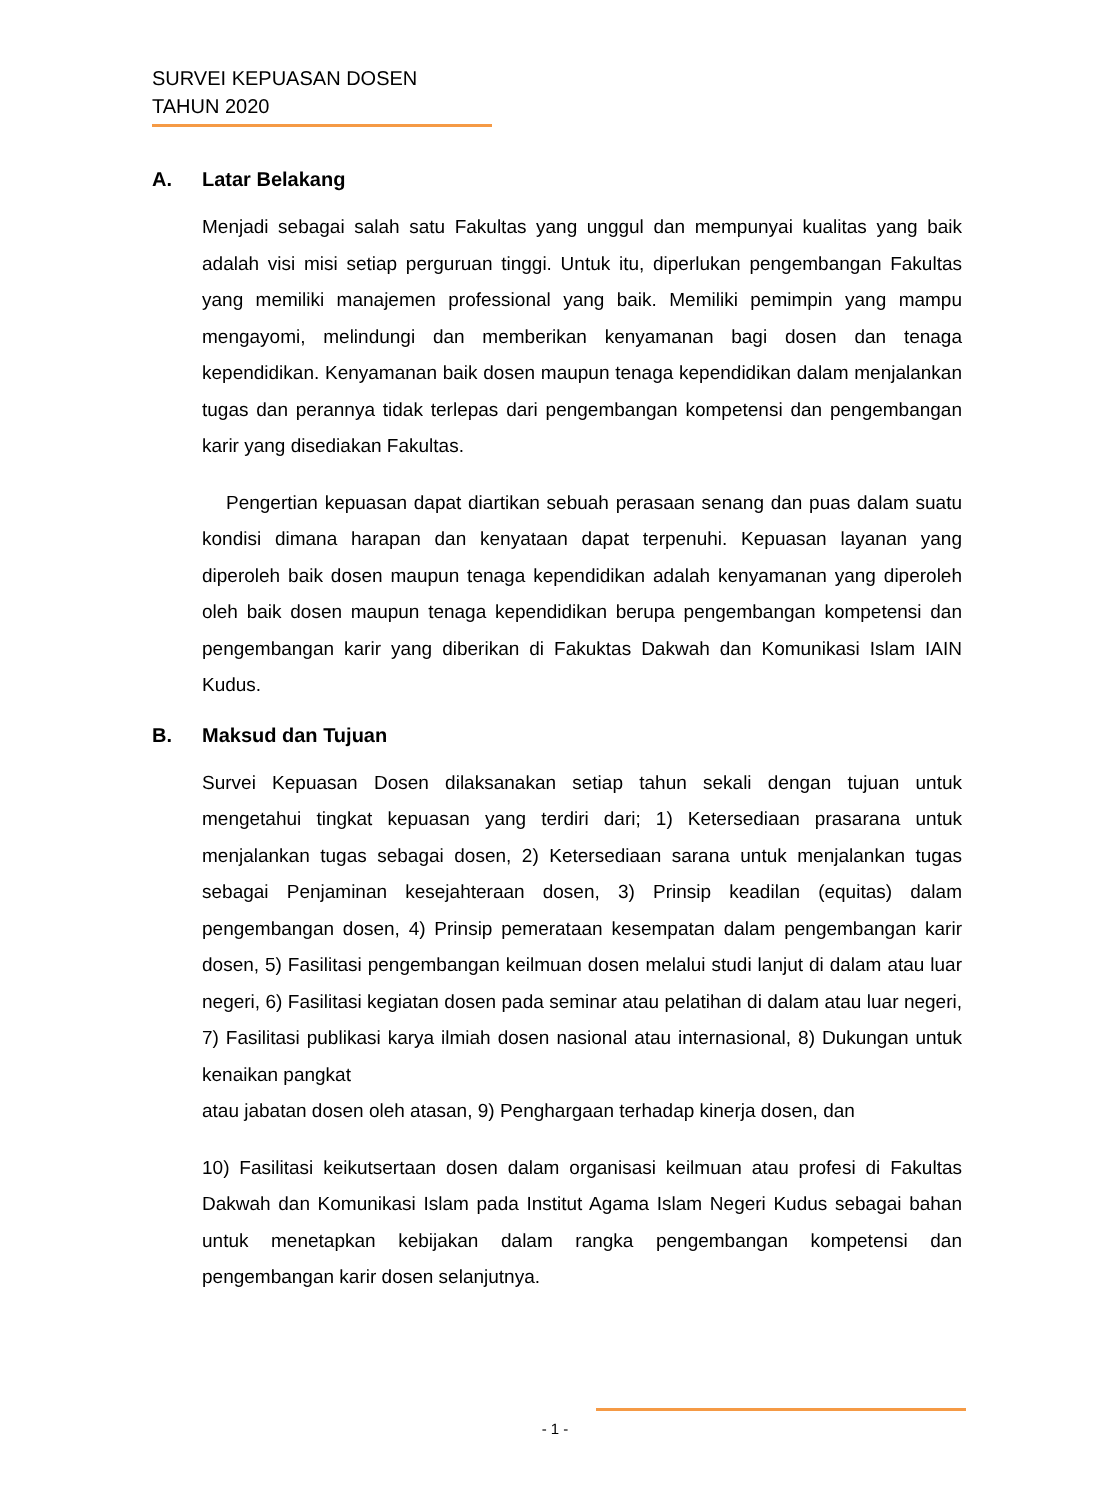SURVEI KEPUASAN DOSEN
TAHUN 2020
A. Latar Belakang
Menjadi sebagai salah satu Fakultas yang unggul dan mempunyai kualitas yang baik adalah visi misi setiap perguruan tinggi. Untuk itu, diperlukan pengembangan Fakultas yang memiliki manajemen professional yang baik. Memiliki pemimpin yang mampu mengayomi, melindungi dan memberikan kenyamanan bagi dosen dan tenaga kependidikan. Kenyamanan baik dosen maupun tenaga kependidikan dalam menjalankan tugas dan perannya tidak terlepas dari pengembangan kompetensi dan pengembangan karir yang disediakan Fakultas.
Pengertian kepuasan dapat diartikan sebuah perasaan senang dan puas dalam suatu kondisi dimana harapan dan kenyataan dapat terpenuhi. Kepuasan layanan yang diperoleh baik dosen maupun tenaga kependidikan adalah kenyamanan yang diperoleh oleh baik dosen maupun tenaga kependidikan berupa pengembangan kompetensi dan pengembangan karir yang diberikan di Fakuktas Dakwah dan Komunikasi Islam IAIN Kudus.
B. Maksud dan Tujuan
Survei Kepuasan Dosen dilaksanakan setiap tahun sekali dengan tujuan untuk mengetahui tingkat kepuasan yang terdiri dari; 1) Ketersediaan prasarana untuk menjalankan tugas sebagai dosen, 2) Ketersediaan sarana untuk menjalankan tugas sebagai Penjaminan kesejahteraan dosen, 3) Prinsip keadilan (equitas) dalam pengembangan dosen, 4) Prinsip pemerataan kesempatan dalam pengembangan karir dosen, 5) Fasilitasi pengembangan keilmuan dosen melalui studi lanjut di dalam atau luar negeri, 6) Fasilitasi kegiatan dosen pada seminar atau pelatihan di dalam atau luar negeri, 7) Fasilitasi publikasi karya ilmiah dosen nasional atau internasional, 8) Dukungan untuk kenaikan pangkat
atau jabatan dosen oleh atasan, 9) Penghargaan terhadap kinerja dosen, dan
10) Fasilitasi keikutsertaan dosen dalam organisasi keilmuan atau profesi di Fakultas Dakwah dan Komunikasi Islam pada Institut Agama Islam Negeri Kudus sebagai bahan untuk menetapkan kebijakan dalam rangka pengembangan kompetensi dan pengembangan karir dosen selanjutnya.
- 1 -